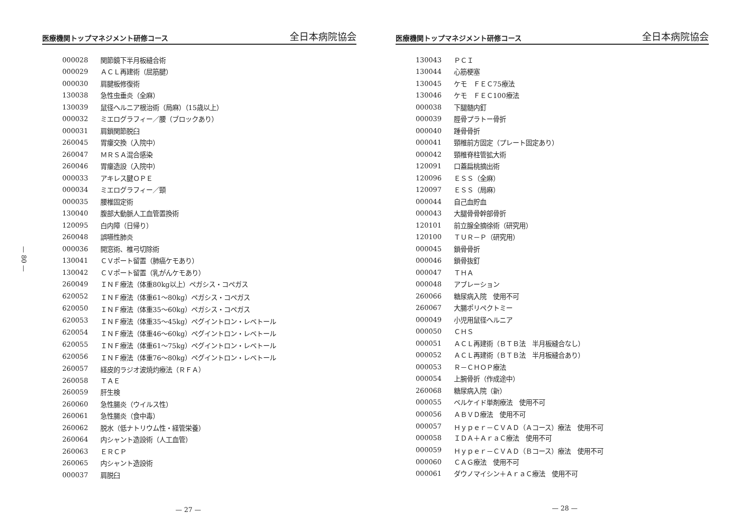医療機関トップマネジメント研修コース 全日本病院協会
— 80 —
| 000028 | 関節鏡下半月板縫合術 |
| 000029 | ＡＣＬ再建術（屈筋腱） |
| 000030 | 肩腱板修復術 |
| 130038 | 急性虫垂炎（全麻） |
| 130039 | 鼠径ヘルニア根治術（局麻）（15歳以上） |
| 000032 | ミエログラフィー／腰（ブロックあり） |
| 000031 | 肩鎖関節脱臼 |
| 260045 | 胃瘻交換（入院中） |
| 260047 | ＭＲＳＡ混合感染 |
| 260046 | 胃瘻造設（入院中） |
| 000033 | アキレス腱ＯＰＥ |
| 000034 | ミエログラフィー／頸 |
| 000035 | 腰椎固定術 |
| 130040 | 腹部大動脈人工血管置換術 |
| 120095 | 白内障（日帰り） |
| 260048 | 誤嚥性肺炎 |
| 000036 | 開窓術、椎弓切除術 |
| 130041 | ＣＶポート留置（肺癌ケモあり） |
| 130042 | ＣＶポート留置（乳がんケモあり） |
| 260049 | ＩＮＦ療法（体重80kg以上）ペガシス・コペガス |
| 620052 | ＩＮＦ療法（体重61～80kg）ペガシス・コペガス |
| 620050 | ＩＮＦ療法（体重35～60kg）ペガシス・コペガス |
| 620053 | ＩＮＦ療法（体重35～45kg）ペグイントロン・レベトール |
| 620054 | ＩＮＦ療法（体重46～60kg）ペグイントロン・レベトール |
| 620055 | ＩＮＦ療法（体重61～75kg）ペグイントロン・レベトール |
| 620056 | ＩＮＦ療法（体重76～80kg）ペグイントロン・レベトール |
| 260057 | 経皮的ラジオ波焼灼療法（ＲＦＡ） |
| 260058 | ＴＡＥ |
| 260059 | 肝生検 |
| 260060 | 急性腸炎（ウイルス性） |
| 260061 | 急性腸炎（食中毒） |
| 260062 | 脱水（低ナトリウム性・経管栄養） |
| 260064 | 内シャント造設術（人工血管） |
| 260063 | ＥＲＣＰ |
| 260065 | 内シャント造設術 |
| 000037 | 肩脱臼 |
— 27 —
医療機関トップマネジメント研修コース 全日本病院協会
| 130043 | ＰＣＩ |
| 130044 | 心筋梗塞 |
| 130045 | ケモ ＦＥＣ75療法 |
| 130046 | ケモ ＦＥＣ100療法 |
| 000038 | 下腿髄内釘 |
| 000039 | 脛骨プラトー骨折 |
| 000040 | 踵骨骨折 |
| 000041 | 頸椎前方固定（プレート固定あり） |
| 000042 | 頸椎脊柱管拡大術 |
| 120091 | 口蓋扁桃摘出術 |
| 120096 | ＥＳＳ（全麻） |
| 120097 | ＥＳＳ（局麻） |
| 000044 | 自己血貯血 |
| 000043 | 大腿骨骨幹部骨折 |
| 120101 | 前立腺全摘徐術（研究用） |
| 120100 | ＴＵＲ－Ｐ（研究用） |
| 000045 | 鎖骨骨折 |
| 000046 | 鎖骨抜釘 |
| 000047 | ＴＨＡ |
| 000048 | アブレーション |
| 260066 | 糖尿病入院 使用不可 |
| 260067 | 大腸ポリペクトミー |
| 000049 | 小児用鼠径ヘルニア |
| 000050 | ＣＨＳ |
| 000051 | ＡＣＬ再建術（ＢＴＢ法 半月板縫合なし） |
| 000052 | ＡＣＬ再建術（ＢＴＢ法 半月板縫合あり） |
| 000053 | Ｒ－ＣＨＯＰ療法 |
| 000054 | 上腕骨折（作成途中） |
| 260068 | 糖尿病入院（新） |
| 000055 | ベルケイド単剤療法 使用不可 |
| 000056 | ＡＢＶＤ療法 使用不可 |
| 000057 | Ｈｙｐｅｒ－ＣＶＡＤ（Ａコース）療法 使用不可 |
| 000058 | ＩＤＡ＋ＡｒａＣ療法 使用不可 |
| 000059 | Ｈｙｐｅｒ－ＣＶＡＤ（Ｂコース）療法 使用不可 |
| 000060 | ＣＡＧ療法 使用不可 |
| 000061 | ダウノマイシン＋ＡｒａＣ療法 使用不可 |
— 28 —